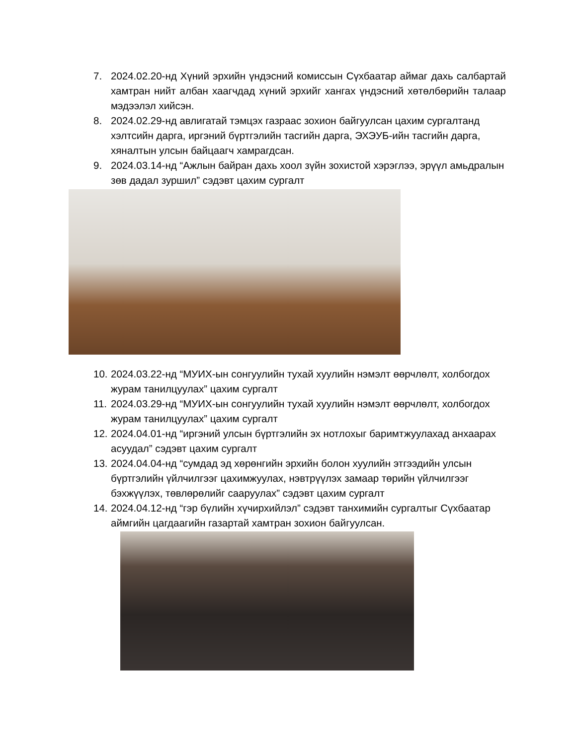7. 2024.02.20-нд Хүний эрхийн үндэсний комиссын Сүхбаатар аймаг дахь салбартай хамтран нийт албан хаагчдад хүний эрхийг хангах үндэсний хөтөлбөрийн талаар мэдээлэл хийсэн.
8. 2024.02.29-нд авлигатай тэмцэх газраас зохион байгуулсан цахим сургалтанд хэлтсийн дарга, иргэний бүртгэлийн тасгийн дарга, ЭХЭУБ-ийн тасгийн дарга, хяналтын улсын байцаагч хамрагдсан.
9. 2024.03.14-нд “Ажлын байран дахь хоол зүйн зохистой хэрэглээ, эрүүл амьдралын зөв дадал зуршил” сэдэвт цахим сургалт
10. 2024.03.22-нд “МУИХ-ын сонгуулийн тухай хуулийн нэмэлт өөрчлөлт, холбогдох журам танилцуулах” цахим сургалт
11. 2024.03.29-нд “МУИХ-ын сонгуулийн тухай хуулийн нэмэлт өөрчлөлт, холбогдох журам танилцуулах” цахим сургалт
12. 2024.04.01-нд “иргэний улсын бүртгэлийн эх нотлохыг баримтжуулахад анхаарах асуудал” сэдэвт цахим сургалт
13. 2024.04.04-нд “сумдад эд хөрөнгийн эрхийн болон хуулийн этгээдийн улсын бүртгэлийн үйлчилгээг цахимжуулах, нэвтрүүлэх замаар төрийн үйлчилгээг бэхжүүлэх, төвлөрөлийг сааруулах” сэдэвт цахим сургалт
14. 2024.04.12-нд “гэр бүлийн хүчирхийлэл” сэдэвт танхимийн сургалтыг Сүхбаатар аймгийн цагдаагийн газартай хамтран зохион байгуулсан.